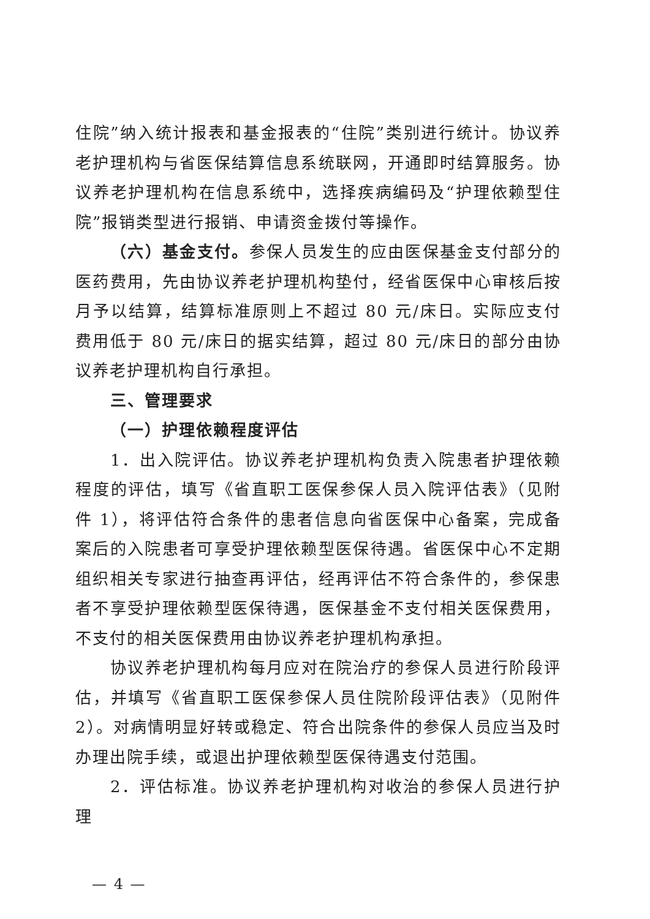住院”纳入统计报表和基金报表的“住院”类别进行统计。协议养老护理机构与省医保结算信息系统联网，开通即时结算服务。协议养老护理机构在信息系统中，选择疾病编码及“护理依赖型住院”报销类型进行报销、申请资金拨付等操作。
（六）基金支付。参保人员发生的应由医保基金支付部分的医药费用，先由协议养老护理机构垫付，经省医保中心审核后按月予以结算，结算标准原则上不超过 80 元/床日。实际应支付费用低于 80 元/床日的据实结算，超过 80 元/床日的部分由协议养老护理机构自行承担。
三、管理要求
（一）护理依赖程度评估
1．出入院评估。协议养老护理机构负责入院患者护理依赖程度的评估，填写《省直职工医保参保人员入院评估表》（见附件 1），将评估符合条件的患者信息向省医保中心备案，完成备案后的入院患者可享受护理依赖型医保待遇。省医保中心不定期组织相关专家进行抽查再评估，经再评估不符合条件的，参保患者不享受护理依赖型医保待遇，医保基金不支付相关医保费用，不支付的相关医保费用由协议养老护理机构承担。
协议养老护理机构每月应对在院治疗的参保人员进行阶段评估，并填写《省直职工医保参保人员住院阶段评估表》（见附件 2）。对病情明显好转或稳定、符合出院条件的参保人员应当及时办理出院手续，或退出护理依赖型医保待遇支付范围。
2．评估标准。协议养老护理机构对收治的参保人员进行护理
— 4 —